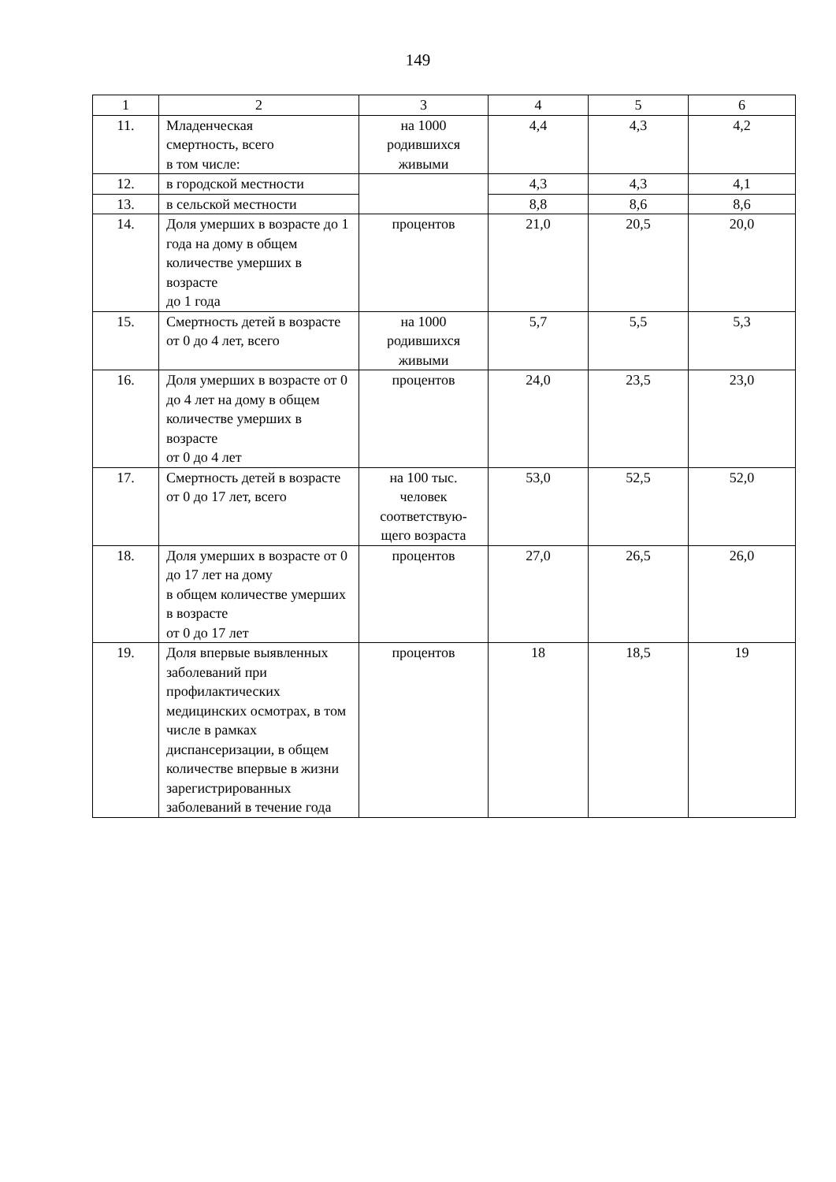149
| 1 | 2 | 3 | 4 | 5 | 6 |
| --- | --- | --- | --- | --- | --- |
| 11. | Младенческая смертность, всего в том числе: | на 1000 родившихся живыми | 4,4 | 4,3 | 4,2 |
| 12. | в городской местности | | 4,3 | 4,3 | 4,1 |
| 13. | в сельской местности | | 8,8 | 8,6 | 8,6 |
| 14. | Доля умерших в возрасте до 1 года на дому в общем количестве умерших в возрасте до 1 года | процентов | 21,0 | 20,5 | 20,0 |
| 15. | Смертность детей в возрасте от 0 до 4 лет, всего | на 1000 родившихся живыми | 5,7 | 5,5 | 5,3 |
| 16. | Доля умерших в возрасте от 0 до 4 лет на дому в общем количестве умерших в возрасте от 0 до 4 лет | процентов | 24,0 | 23,5 | 23,0 |
| 17. | Смертность детей в возрасте от 0 до 17 лет, всего | на 100 тыс. человек соответствую-щего возраста | 53,0 | 52,5 | 52,0 |
| 18. | Доля умерших в возрасте от 0 до 17 лет на дому в общем количестве умерших в возрасте от 0 до 17 лет | процентов | 27,0 | 26,5 | 26,0 |
| 19. | Доля впервые выявленных заболеваний при профилактических медицинских осмотрах, в том числе в рамках диспансеризации, в общем количестве впервые в жизни зарегистрированных заболеваний в течение года | процентов | 18 | 18,5 | 19 |